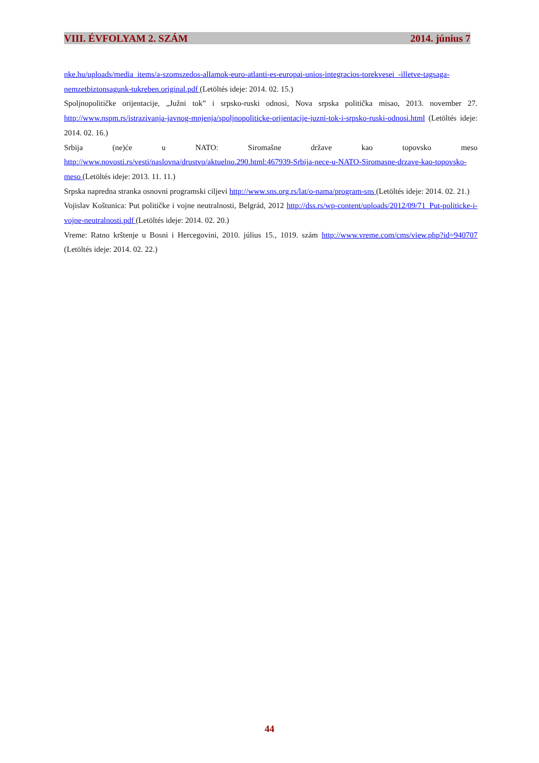VIII. ÉVFOLYAM 2. SZÁM 2014. június 7
nke.hu/uploads/media_items/a-szomszedos-allamok-euro-atlanti-es-europai-unios-integracios-torekvesei_-illetve-tagsaga-nemzetbiztonsagunk-tukreben.original.pdf (Letöltés ideje: 2014. 02. 15.)
Spoljnopolitičke orijentacije, „Južni tok” i srpsko-ruski odnosi, Nova srpska politička misao, 2013. november 27. http://www.nspm.rs/istrazivanja-javnog-mnjenja/spoljnopoliticke-orijentacije-juzni-tok-i-srpsko-ruski-odnosi.html (Letöltés ideje: 2014. 02. 16.)
Srbija (ne)će u NATO: Siromašne države kao topovsko meso http://www.novosti.rs/vesti/naslovna/drustvo/aktuelno.290.html:467939-Srbija-nece-u-NATO-Siromasne-drzave-kao-topovsko-meso (Letöltés ideje: 2013. 11. 11.)
Srpska napredna stranka osnovni programski ciljevi http://www.sns.org.rs/lat/o-nama/program-sns (Letöltés ideje: 2014. 02. 21.)
Vojislav Koštunica: Put političke i vojne neutralnosti, Belgrád, 2012 http://dss.rs/wp-content/uploads/2012/09/71_Put-politicke-i-vojne-neutralnosti.pdf (Letöltés ideje: 2014. 02. 20.)
Vreme: Ratno krštenje u Bosni i Hercegovini, 2010. július 15., 1019. szám http://www.vreme.com/cms/view.php?id=940707 (Letöltés ideje: 2014. 02. 22.)
44